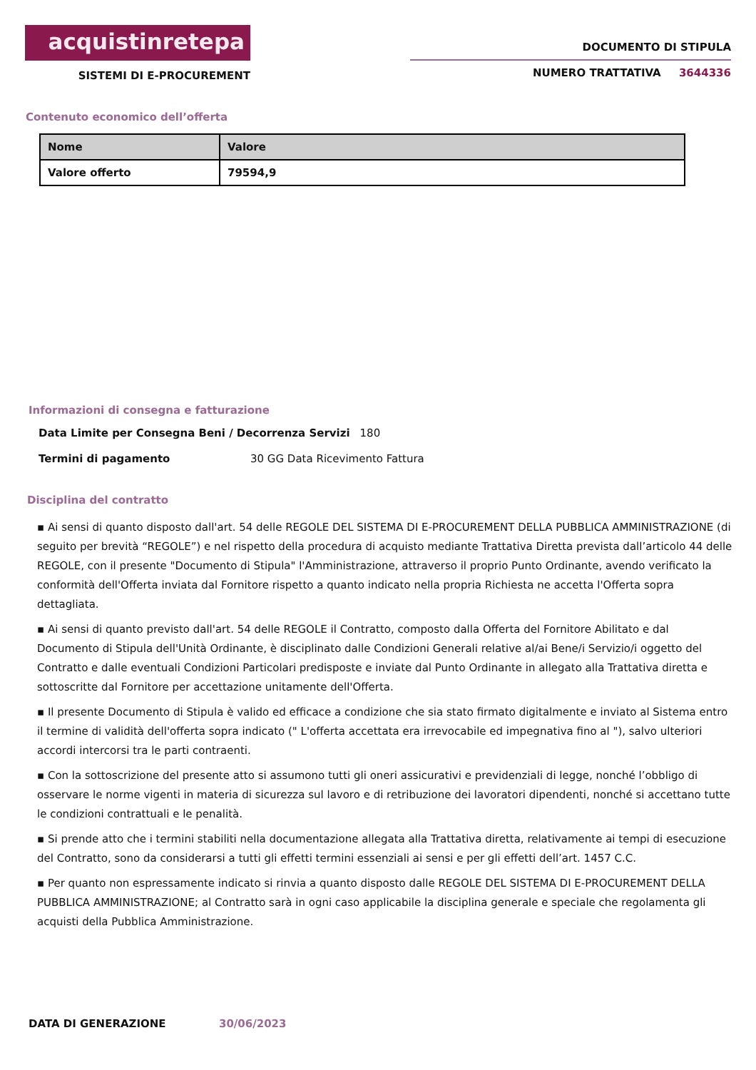acquistinretepa
SISTEMI DI E-PROCUREMENT
DOCUMENTO DI STIPULA
NUMERO TRATTATIVA 3644336
Contenuto economico dell’offerta
| Nome | Valore |
| --- | --- |
| Valore offerto | 79594,9 |
Informazioni di consegna e fatturazione
Data Limite per Consegna Beni / Decorrenza Servizi 180
Termini di pagamento 30 GG Data Ricevimento Fattura
Disciplina del contratto
▪ Ai sensi di quanto disposto dall'art. 54 delle REGOLE DEL SISTEMA DI E-PROCUREMENT DELLA PUBBLICA AMMINISTRAZIONE (di seguito per brevità “REGOLE”) e nel rispetto della procedura di acquisto mediante Trattativa Diretta prevista dall’articolo 44 delle REGOLE, con il presente "Documento di Stipula" l'Amministrazione, attraverso il proprio Punto Ordinante, avendo verificato la conformità dell'Offerta inviata dal Fornitore rispetto a quanto indicato nella propria Richiesta ne accetta l'Offerta sopra dettagliata.
▪ Ai sensi di quanto previsto dall'art. 54 delle REGOLE il Contratto, composto dalla Offerta del Fornitore Abilitato e dal Documento di Stipula dell'Unità Ordinante, è disciplinato dalle Condizioni Generali relative al/ai Bene/i Servizio/i oggetto del Contratto e dalle eventuali Condizioni Particolari predisposte e inviate dal Punto Ordinante in allegato alla Trattativa diretta e sottoscritte dal Fornitore per accettazione unitamente dell'Offerta.
▪ Il presente Documento di Stipula è valido ed efficace a condizione che sia stato firmato digitalmente e inviato al Sistema entro il termine di validità dell'offerta sopra indicato (" L'offerta accettata era irrevocabile ed impegnativa fino al "), salvo ulteriori accordi intercorsi tra le parti contraenti.
▪ Con la sottoscrizione del presente atto si assumono tutti gli oneri assicurativi e previdenziali di legge, nonché l’obbligo di osservare le norme vigenti in materia di sicurezza sul lavoro e di retribuzione dei lavoratori dipendenti, nonché si accettano tutte le condizioni contrattuali e le penalità.
▪ Si prende atto che i termini stabiliti nella documentazione allegata alla Trattativa diretta, relativamente ai tempi di esecuzione del Contratto, sono da considerarsi a tutti gli effetti termini essenziali ai sensi e per gli effetti dell’art. 1457 C.C.
▪ Per quanto non espressamente indicato si rinvia a quanto disposto dalle REGOLE DEL SISTEMA DI E-PROCUREMENT DELLA PUBBLICA AMMINISTRAZIONE; al Contratto sarà in ogni caso applicabile la disciplina generale e speciale che regolamenta gli acquisti della Pubblica Amministrazione.
DATA DI GENERAZIONE 30/06/2023